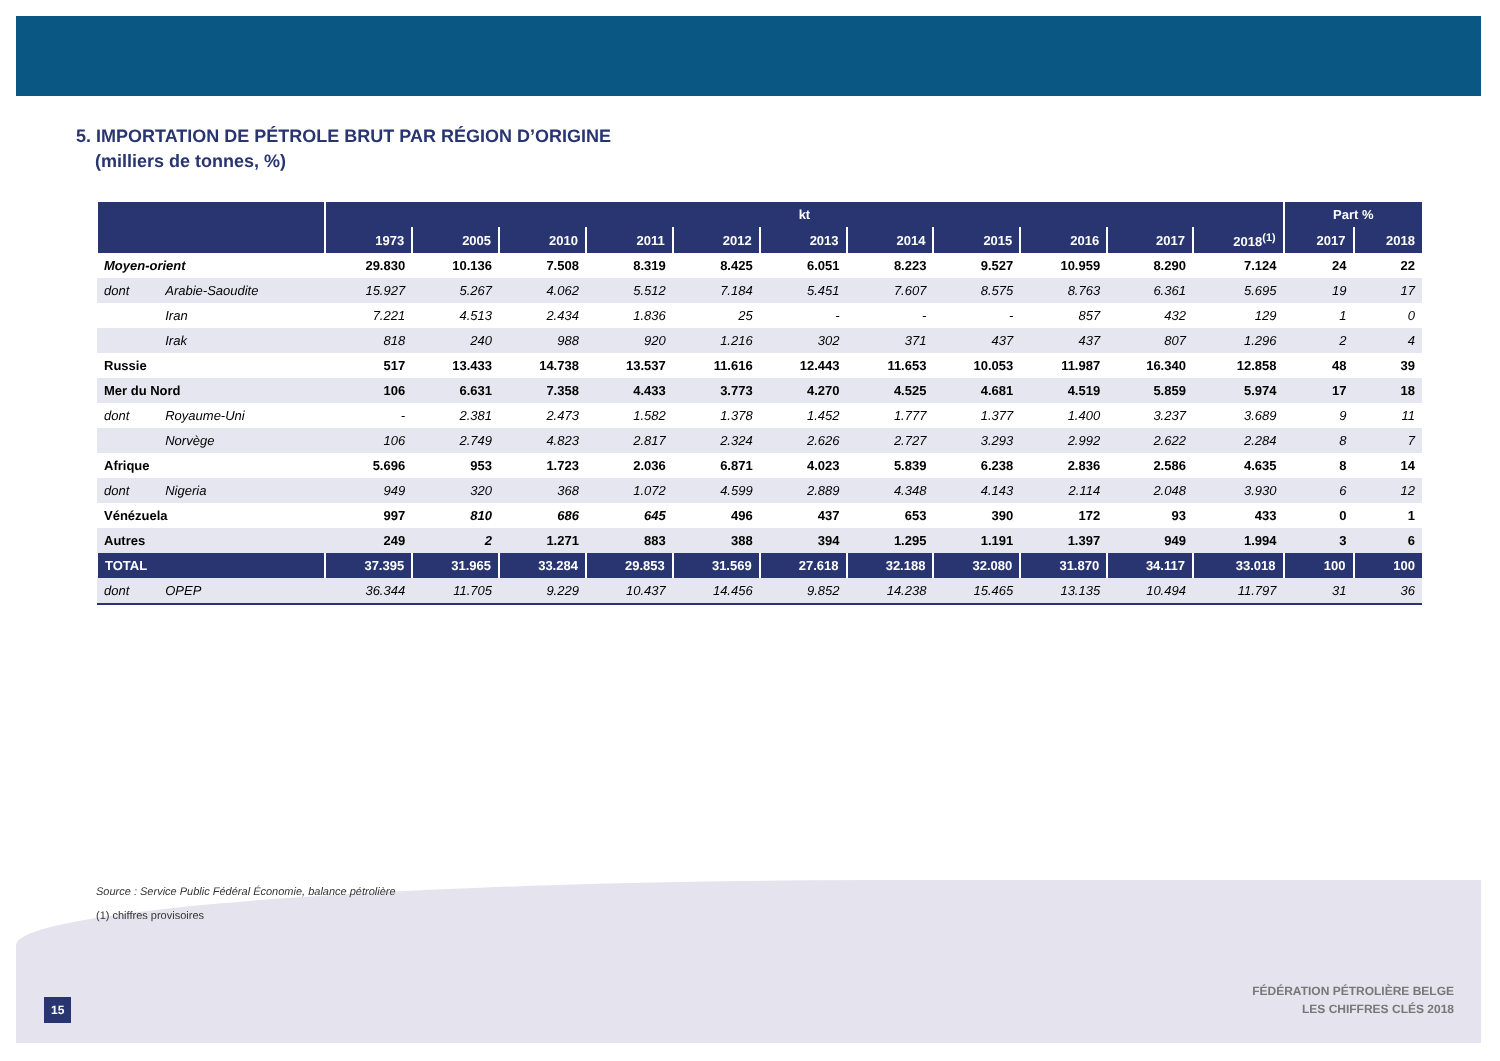5. IMPORTATION DE PÉTROLE BRUT PAR RÉGION D’ORIGINE
(milliers de tonnes, %)
| | | kt | | | | | | | | | | | Part % | |
| --- | --- | --- | --- | --- | --- | --- | --- | --- | --- | --- | --- | --- | --- | --- |
| | | 1973 | 2005 | 2010 | 2011 | 2012 | 2013 | 2014 | 2015 | 2016 | 2017 | 2018<sup>(1)</sup> | 2017 | 2018 |
| Moyen-orient | | 29.830 | 10.136 | 7.508 | 8.319 | 8.425 | 6.051 | 8.223 | 9.527 | 10.959 | 8.290 | 7.124 | 24 | 22 |
| dont | Arabie-Saoudite | 15.927 | 5.267 | 4.062 | 5.512 | 7.184 | 5.451 | 7.607 | 8.575 | 8.763 | 6.361 | 5.695 | 19 | 17 |
| | Iran | 7.221 | 4.513 | 2.434 | 1.836 | 25 | - | - | - | 857 | 432 | 129 | 1 | 0 |
| | Irak | 818 | 240 | 988 | 920 | 1.216 | 302 | 371 | 437 | 437 | 807 | 1.296 | 2 | 4 |
| Russie | | 517 | 13.433 | 14.738 | 13.537 | 11.616 | 12.443 | 11.653 | 10.053 | 11.987 | 16.340 | 12.858 | 48 | 39 |
| Mer du Nord | | 106 | 6.631 | 7.358 | 4.433 | 3.773 | 4.270 | 4.525 | 4.681 | 4.519 | 5.859 | 5.974 | 17 | 18 |
| dont | Royaume-Uni | - | 2.381 | 2.473 | 1.582 | 1.378 | 1.452 | 1.777 | 1.377 | 1.400 | 3.237 | 3.689 | 9 | 11 |
| | Norvège | 106 | 2.749 | 4.823 | 2.817 | 2.324 | 2.626 | 2.727 | 3.293 | 2.992 | 2.622 | 2.284 | 8 | 7 |
| Afrique | | 5.696 | 953 | 1.723 | 2.036 | 6.871 | 4.023 | 5.839 | 6.238 | 2.836 | 2.586 | 4.635 | 8 | 14 |
| dont | Nigeria | 949 | 320 | 368 | 1.072 | 4.599 | 2.889 | 4.348 | 4.143 | 2.114 | 2.048 | 3.930 | 6 | 12 |
| Vénézuela | | 997 | 810 | 686 | 645 | 496 | 437 | 653 | 390 | 172 | 93 | 433 | 0 | 1 |
| Autres | | 249 | 2 | 1.271 | 883 | 388 | 394 | 1.295 | 1.191 | 1.397 | 949 | 1.994 | 3 | 6 |
| TOTAL | | 37.395 | 31.965 | 33.284 | 29.853 | 31.569 | 27.618 | 32.188 | 32.080 | 31.870 | 34.117 | 33.018 | 100 | 100 |
| dont | OPEP | 36.344 | 11.705 | 9.229 | 10.437 | 14.456 | 9.852 | 14.238 | 15.465 | 13.135 | 10.494 | 11.797 | 31 | 36 |
Source : Service Public Fédéral Économie, balance pétrolière
(1) chiffres provisoires
15
FÉDÉRATION PÉTROLIÈRE BELGE
LES CHIFFRES CLÉS 2018